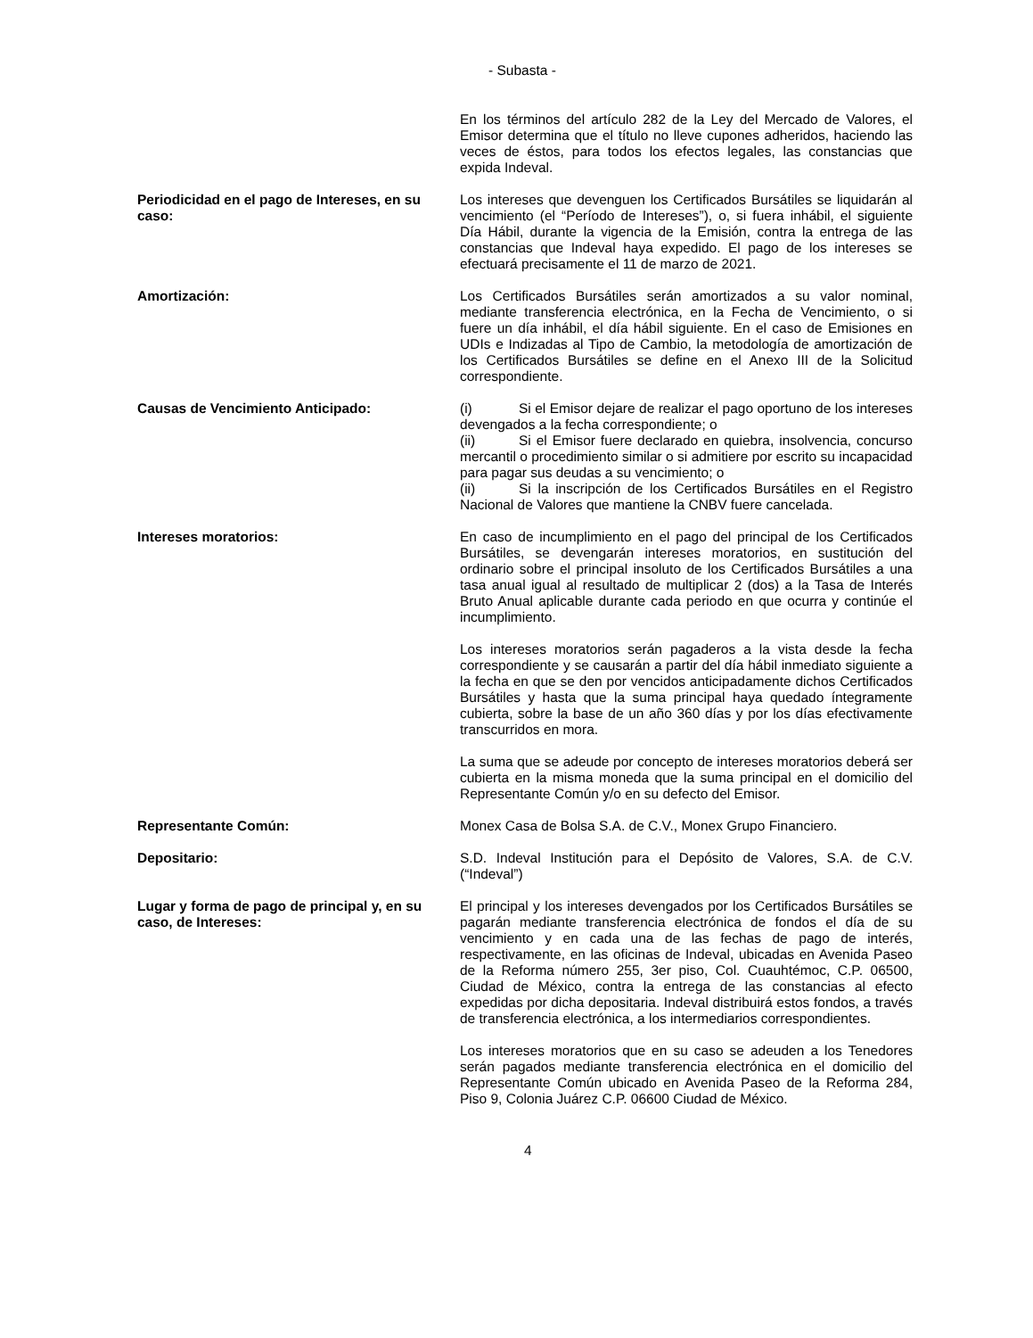- Subasta -
En los términos del artículo 282 de la Ley del Mercado de Valores, el Emisor determina que el título no lleve cupones adheridos, haciendo las veces de éstos, para todos los efectos legales, las constancias que expida Indeval.
Periodicidad en el pago de Intereses, en su caso:
Los intereses que devenguen los Certificados Bursátiles se liquidarán al vencimiento (el “Período de Intereses”), o, si fuera inhábil, el siguiente Día Hábil, durante la vigencia de la Emisión, contra la entrega de las constancias que Indeval haya expedido. El pago de los intereses se efectuará precisamente el 11 de marzo de 2021.
Amortización: Los Certificados Bursátiles serán amortizados a su valor nominal, mediante transferencia electrónica, en la Fecha de Vencimiento, o si fuere un día inhábil, el día hábil siguiente. En el caso de Emisiones en UDIs e Indizadas al Tipo de Cambio, la metodología de amortización de los Certificados Bursátiles se define en el Anexo III de la Solicitud correspondiente.
Causas de Vencimiento Anticipado: (i) Si el Emisor dejare de realizar el pago oportuno de los intereses devengados a la fecha correspondiente; o
(ii) Si el Emisor fuere declarado en quiebra, insolvencia, concurso mercantil o procedimiento similar o si admitiere por escrito su incapacidad para pagar sus deudas a su vencimiento; o
(ii) Si la inscripción de los Certificados Bursátiles en el Registro Nacional de Valores que mantiene la CNBV fuere cancelada.
Intereses moratorios: En caso de incumplimiento en el pago del principal de los Certificados Bursátiles, se devengarán intereses moratorios, en sustitución del ordinario sobre el principal insoluto de los Certificados Bursátiles a una tasa anual igual al resultado de multiplicar 2 (dos) a la Tasa de Interés Bruto Anual aplicable durante cada periodo en que ocurra y continúe el incumplimiento.
Los intereses moratorios serán pagaderos a la vista desde la fecha correspondiente y se causarán a partir del día hábil inmediato siguiente a la fecha en que se den por vencidos anticipadamente dichos Certificados Bursátiles y hasta que la suma principal haya quedado íntegramente cubierta, sobre la base de un año 360 días y por los días efectivamente transcurridos en mora.
La suma que se adeude por concepto de intereses moratorios deberá ser cubierta en la misma moneda que la suma principal en el domicilio del Representante Común y/o en su defecto del Emisor.
Representante Común: Monex Casa de Bolsa S.A. de C.V., Monex Grupo Financiero.
Depositario: S.D. Indeval Institución para el Depósito de Valores, S.A. de C.V. (“Indeval”)
Lugar y forma de pago de principal y, en su caso, de Intereses:
El principal y los intereses devengados por los Certificados Bursátiles se pagarán mediante transferencia electrónica de fondos el día de su vencimiento y en cada una de las fechas de pago de interés, respectivamente, en las oficinas de Indeval, ubicadas en Avenida Paseo de la Reforma número 255, 3er piso, Col. Cuauhtémoc, C.P. 06500, Ciudad de México, contra la entrega de las constancias al efecto expedidas por dicha depositaria. Indeval distribuirá estos fondos, a través de transferencia electrónica, a los intermediarios correspondientes.
Los intereses moratorios que en su caso se adeuden a los Tenedores serán pagados mediante transferencia electrónica en el domicilio del Representante Común ubicado en Avenida Paseo de la Reforma 284, Piso 9, Colonia Juárez C.P. 06600 Ciudad de México.
4